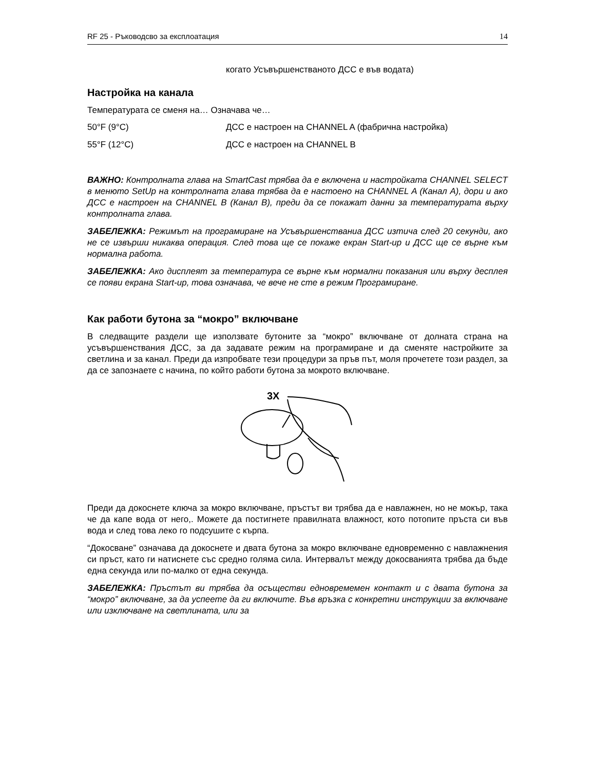RF 25 - Ръководсво за експлоатация 14
когато Усъвършенстваното ДСС е във водата)
Настройка на канала
Температурата се сменя на… Означава че…
50°F (9°C) ДСС е настроен на CHANNEL A (фабрична настройка)
55°F (12°C) ДСС е настроен на CHANNEL B
ВАЖНО: Контролната глава на SmartCast трябва да е включена и настройката CHANNEL SELECT в менюто SetUp на контролната глава трябва да е настоено на CHANNEL A (Канал А), дори и ако ДСС е настроен на CHANNEL B (Канал B), преди да се покажат данни за температурата върху контролната глава.
ЗАБЕЛЕЖКА: Режимът на програмиране на Усъвършенстваниа ДСС изтича след 20 секунди, ако не се извърши никаква операция. След това ще се покаже екран Start-up и ДСС ще се върне към нормална работа.
ЗАБЕЛЕЖКА: Ако дисплеят за температура се върне към нормални показания или върху десплея се появи екрана Start-up, това означава, че вече не сте в режим Програмиране.
Как работи бутона за “мокро” включване
В следващите раздели ще използвате бутоните за “мокро” включване от долната страна на усъвършенствания ДСС, за да задавате режим на програмиране и да сменяте настройките за светлина и за канал. Преди да изпробвате тези процедури за пръв път, моля прочетете този раздел, за да се запознаете с начина, по който работи бутона за мокрото включване.
3X
Преди да докоснете ключа за мокро включване, пръстът ви трябва да е навлажнен, но не мокър, така че да капе вода от него,. Можете да постигнете правилната влажност, кото потопите пръста си във вода и след това леко го подсушите с кърпа.
“Докосване” означава да докоснете и двата бутона за мокро включване едновременно с навлажнения си пръст, като ги натиснете със средно голяма сила. Интервалът между докосванията трябва да бъде една секунда или по-малко от една секунда.
ЗАБЕЛЕЖКА: Пръстът ви трябва да осъществи едновремемен контакт и с двата бутона за “мокро” включване, за да успеете да ги включите. Във връзка с конкретни инструкции за включване или изключване на светлината, или за